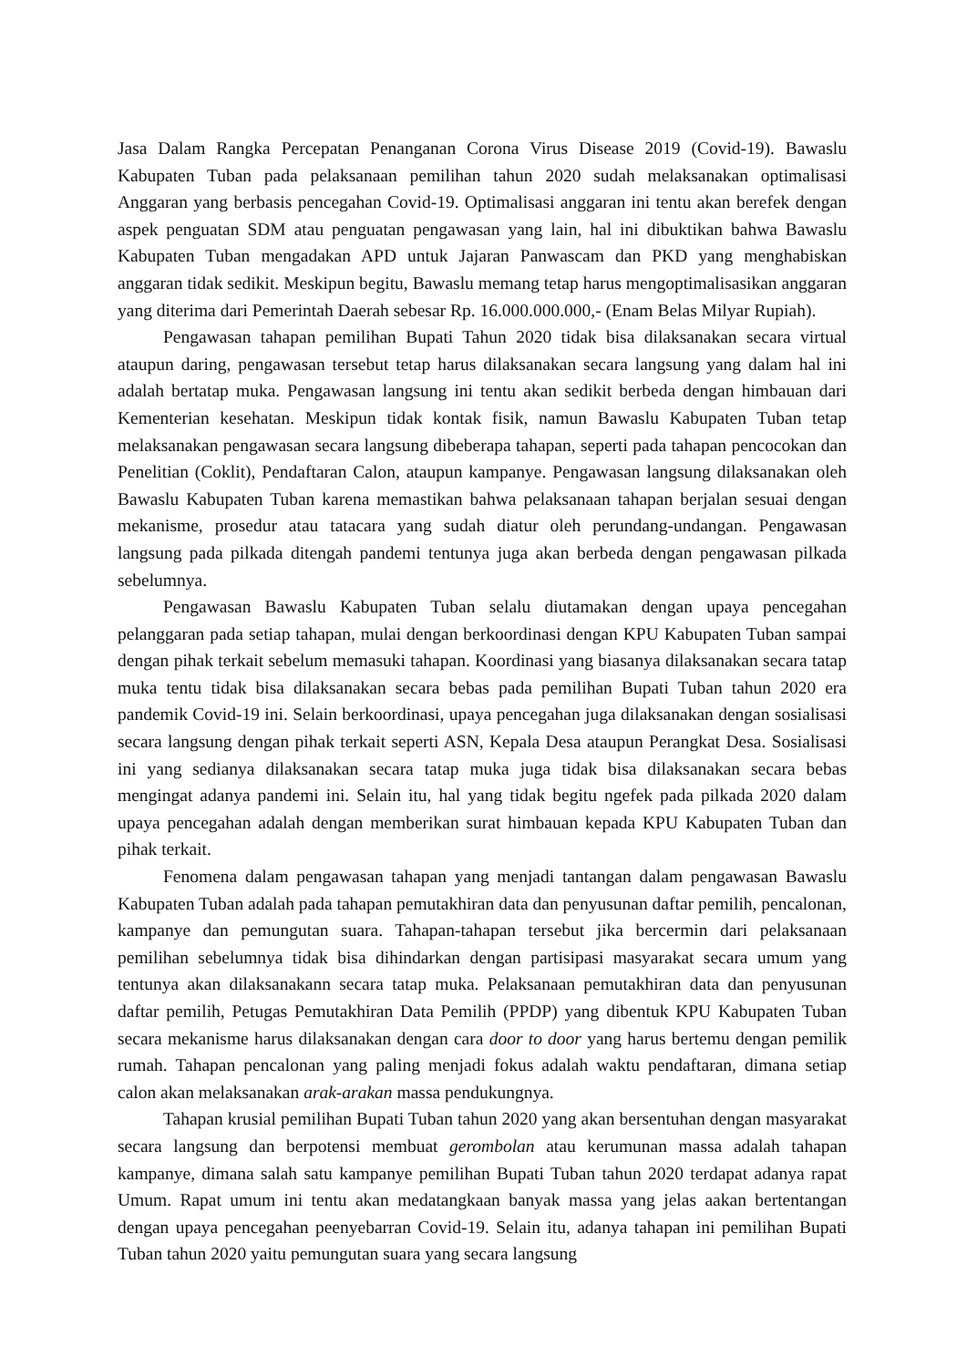Jasa Dalam Rangka Percepatan Penanganan Corona Virus Disease 2019 (Covid-19). Bawaslu Kabupaten Tuban pada pelaksanaan pemilihan tahun 2020 sudah melaksanakan optimalisasi Anggaran yang berbasis pencegahan Covid-19. Optimalisasi anggaran ini tentu akan berefek dengan aspek penguatan SDM atau penguatan pengawasan yang lain, hal ini dibuktikan bahwa Bawaslu Kabupaten Tuban mengadakan APD untuk Jajaran Panwascam dan PKD yang menghabiskan anggaran tidak sedikit. Meskipun begitu, Bawaslu memang tetap harus mengoptimalisasikan anggaran yang diterima dari Pemerintah Daerah sebesar Rp. 16.000.000.000,- (Enam Belas Milyar Rupiah).
Pengawasan tahapan pemilihan Bupati Tahun 2020 tidak bisa dilaksanakan secara virtual ataupun daring, pengawasan tersebut tetap harus dilaksanakan secara langsung yang dalam hal ini adalah bertatap muka. Pengawasan langsung ini tentu akan sedikit berbeda dengan himbauan dari Kementerian kesehatan. Meskipun tidak kontak fisik, namun Bawaslu Kabupaten Tuban tetap melaksanakan pengawasan secara langsung dibeberapa tahapan, seperti pada tahapan pencocokan dan Penelitian (Coklit), Pendaftaran Calon, ataupun kampanye. Pengawasan langsung dilaksanakan oleh Bawaslu Kabupaten Tuban karena memastikan bahwa pelaksanaan tahapan berjalan sesuai dengan mekanisme, prosedur atau tatacara yang sudah diatur oleh perundang-undangan. Pengawasan langsung pada pilkada ditengah pandemi tentunya juga akan berbeda dengan pengawasan pilkada sebelumnya.
Pengawasan Bawaslu Kabupaten Tuban selalu diutamakan dengan upaya pencegahan pelanggaran pada setiap tahapan, mulai dengan berkoordinasi dengan KPU Kabupaten Tuban sampai dengan pihak terkait sebelum memasuki tahapan. Koordinasi yang biasanya dilaksanakan secara tatap muka tentu tidak bisa dilaksanakan secara bebas pada pemilihan Bupati Tuban tahun 2020 era pandemik Covid-19 ini. Selain berkoordinasi, upaya pencegahan juga dilaksanakan dengan sosialisasi secara langsung dengan pihak terkait seperti ASN, Kepala Desa ataupun Perangkat Desa. Sosialisasi ini yang sedianya dilaksanakan secara tatap muka juga tidak bisa dilaksanakan secara bebas mengingat adanya pandemi ini. Selain itu, hal yang tidak begitu ngefek pada pilkada 2020 dalam upaya pencegahan adalah dengan memberikan surat himbauan kepada KPU Kabupaten Tuban dan pihak terkait.
Fenomena dalam pengawasan tahapan yang menjadi tantangan dalam pengawasan Bawaslu Kabupaten Tuban adalah pada tahapan pemutakhiran data dan penyusunan daftar pemilih, pencalonan, kampanye dan pemungutan suara. Tahapan-tahapan tersebut jika bercermin dari pelaksanaan pemilihan sebelumnya tidak bisa dihindarkan dengan partisipasi masyarakat secara umum yang tentunya akan dilaksanakann secara tatap muka. Pelaksanaan pemutakhiran data dan penyusunan daftar pemilih, Petugas Pemutakhiran Data Pemilih (PPDP) yang dibentuk KPU Kabupaten Tuban secara mekanisme harus dilaksanakan dengan cara door to door yang harus bertemu dengan pemilik rumah. Tahapan pencalonan yang paling menjadi fokus adalah waktu pendaftaran, dimana setiap calon akan melaksanakan arak-arakan massa pendukungnya.
Tahapan krusial pemilihan Bupati Tuban tahun 2020 yang akan bersentuhan dengan masyarakat secara langsung dan berpotensi membuat gerombolan atau kerumunan massa adalah tahapan kampanye, dimana salah satu kampanye pemilihan Bupati Tuban tahun 2020 terdapat adanya rapat Umum. Rapat umum ini tentu akan medatangkaan banyak massa yang jelas aakan bertentangan dengan upaya pencegahan peenyebarran Covid-19. Selain itu, adanya tahapan ini pemilihan Bupati Tuban tahun 2020 yaitu pemungutan suara yang secara langsung